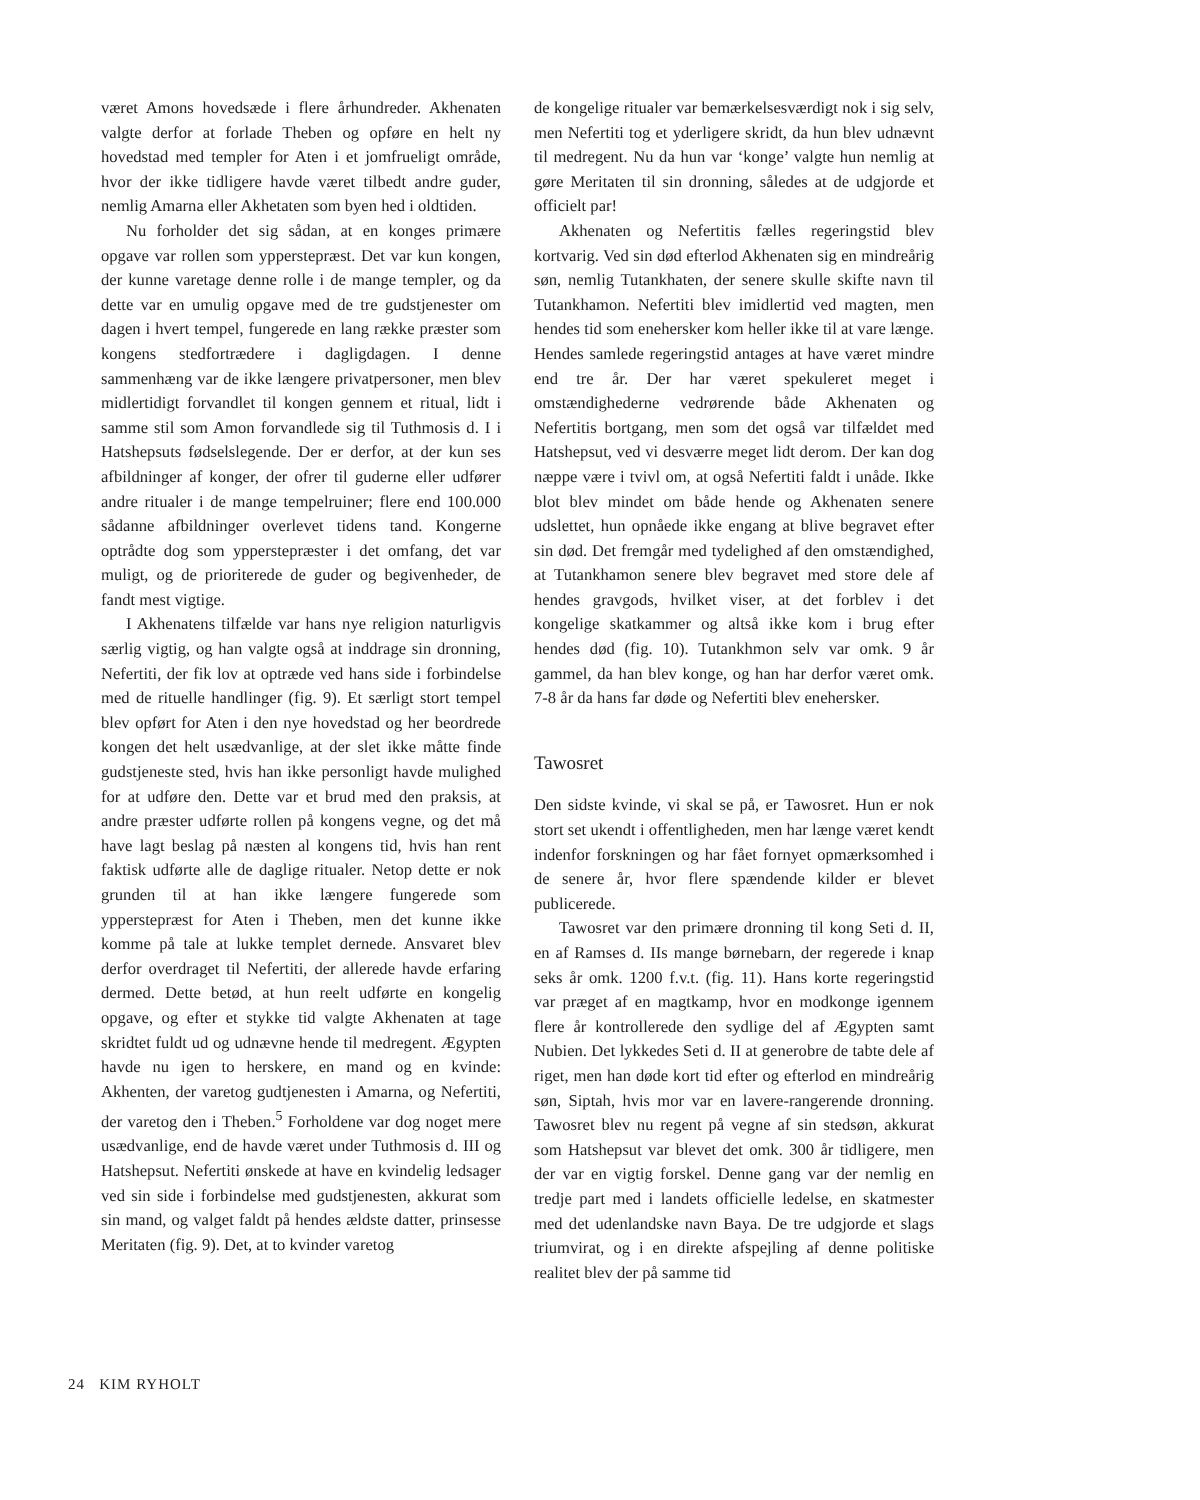været Amons hovedsæde i flere århundreder. Akhenaten valgte derfor at forlade Theben og opføre en helt ny hovedstad med templer for Aten i et jomfrueligt område, hvor der ikke tidligere havde været tilbedt andre guder, nemlig Amarna eller Akhetaten som byen hed i oldtiden.
Nu forholder det sig sådan, at en konges primære opgave var rollen som ypperstepræst. Det var kun kongen, der kunne varetage denne rolle i de mange templer, og da dette var en umulig opgave med de tre gudstjenester om dagen i hvert tempel, fungerede en lang række præster som kongens stedfortrædere i dagligdagen. I denne sammenhæng var de ikke længere privatpersoner, men blev midlertidigt forvandlet til kongen gennem et ritual, lidt i samme stil som Amon forvandlede sig til Tuthmosis d. I i Hatshepsuts fødselslegende. Der er derfor, at der kun ses afbildninger af konger, der ofrer til guderne eller udfører andre ritualer i de mange tempelruiner; flere end 100.000 sådanne afbildninger overlevet tidens tand. Kongerne optrådte dog som ypperstepræster i det omfang, det var muligt, og de prioriterede de guder og begivenheder, de fandt mest vigtige.
I Akhenatens tilfælde var hans nye religion naturligvis særlig vigtig, og han valgte også at inddrage sin dronning, Nefertiti, der fik lov at optræde ved hans side i forbindelse med de rituelle handlinger (fig. 9). Et særligt stort tempel blev opført for Aten i den nye hovedstad og her beordrede kongen det helt usædvanlige, at der slet ikke måtte finde gudstjeneste sted, hvis han ikke personligt havde mulighed for at udføre den. Dette var et brud med den praksis, at andre præster udførte rollen på kongens vegne, og det må have lagt beslag på næsten al kongens tid, hvis han rent faktisk udførte alle de daglige ritualer. Netop dette er nok grunden til at han ikke længere fungerede som ypperstepræst for Aten i Theben, men det kunne ikke komme på tale at lukke templet dernede. Ansvaret blev derfor overdraget til Nefertiti, der allerede havde erfaring dermed. Dette betød, at hun reelt udførte en kongelig opgave, og efter et stykke tid valgte Akhenaten at tage skridtet fuldt ud og udnævne hende til medregent. Ægypten havde nu igen to herskere, en mand og en kvinde: Akhenten, der varetog gudtjenesten i Amarna, og Nefertiti, der varetog den i Theben.<sup>5</sup> Forholdene var dog noget mere usædvanlige, end de havde været under Tuthmosis d. III og Hatshepsut. Nefertiti ønskede at have en kvindelig ledsager ved sin side i forbindelse med gudstjenesten, akkurat som sin mand, og valget faldt på hendes ældste datter, prinsesse Meritaten (fig. 9). Det, at to kvinder varetog
de kongelige ritualer var bemærkelsesværdigt nok i sig selv, men Nefertiti tog et yderligere skridt, da hun blev udnævnt til medregent. Nu da hun var ‘konge’ valgte hun nemlig at gøre Meritaten til sin dronning, således at de udgjorde et officielt par!
Akhenaten og Nefertitis fælles regeringstid blev kortvarig. Ved sin død efterlod Akhenaten sig en mindreårig søn, nemlig Tutankhaten, der senere skulle skifte navn til Tutankhamon. Nefertiti blev imidlertid ved magten, men hendes tid som enehersker kom heller ikke til at vare længe. Hendes samlede regeringstid antages at have været mindre end tre år. Der har været spekuleret meget i omstændighederne vedrørende både Akhenaten og Nefertitis bortgang, men som det også var tilfældet med Hatshepsut, ved vi desværre meget lidt derom. Der kan dog næppe være i tvivl om, at også Nefertiti faldt i unåde. Ikke blot blev mindet om både hende og Akhenaten senere udslettet, hun opnåede ikke engang at blive begravet efter sin død. Det fremgår med tydelighed af den omstændighed, at Tutankhamon senere blev begravet med store dele af hendes gravgods, hvilket viser, at det forblev i det kongelige skatkammer og altså ikke kom i brug efter hendes død (fig. 10). Tutankhmon selv var omk. 9 år gammel, da han blev konge, og han har derfor været omk. 7-8 år da hans far døde og Nefertiti blev enehersker.
Tawosret
Den sidste kvinde, vi skal se på, er Tawosret. Hun er nok stort set ukendt i offentligheden, men har længe været kendt indenfor forskningen og har fået fornyet opmærksomhed i de senere år, hvor flere spændende kilder er blevet publicerede.
Tawosret var den primære dronning til kong Seti d. II, en af Ramses d. IIs mange børnebarn, der regerede i knap seks år omk. 1200 f.v.t. (fig. 11). Hans korte regeringstid var præget af en magtkamp, hvor en modkonge igennem flere år kontrollerede den sydlige del af Ægypten samt Nubien. Det lykkedes Seti d. II at generobre de tabte dele af riget, men han døde kort tid efter og efterlod en mindreårig søn, Siptah, hvis mor var en lavere-rangerende dronning. Tawosret blev nu regent på vegne af sin stedsøn, akkurat som Hatshepsut var blevet det omk. 300 år tidligere, men der var en vigtig forskel. Denne gang var der nemlig en tredje part med i landets officielle ledelse, en skatmester med det udenlandske navn Baya. De tre udgjorde et slags triumvirat, og i en direkte afspejling af denne politiske realitet blev der på samme tid
24 KIM RYHOLT